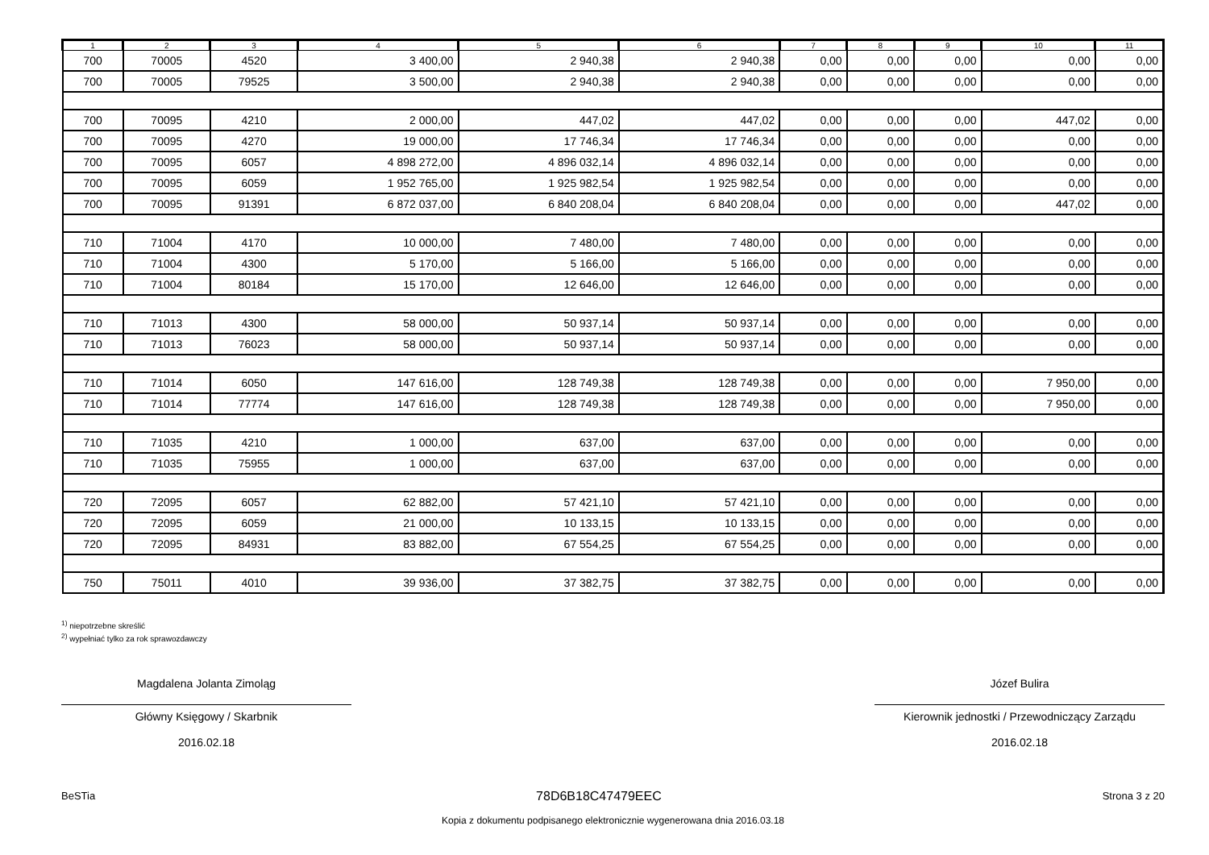| 1 | 2 | 3 | 4 | 5 | 6 | 7 | 8 | 9 | 10 | 11 |
| --- | --- | --- | --- | --- | --- | --- | --- | --- | --- | --- |
| 700 | 70005 | 4520 | 3 400,00 | 2 940,38 | 2 940,38 | 0,00 | 0,00 | 0,00 | 0,00 | 0,00 |
| 700 | 70005 | 79525 | 3 500,00 | 2 940,38 | 2 940,38 | 0,00 | 0,00 | 0,00 | 0,00 | 0,00 |
| 700 | 70095 | 4210 | 2 000,00 | 447,02 | 447,02 | 0,00 | 0,00 | 0,00 | 447,02 | 0,00 |
| 700 | 70095 | 4270 | 19 000,00 | 17 746,34 | 17 746,34 | 0,00 | 0,00 | 0,00 | 0,00 | 0,00 |
| 700 | 70095 | 6057 | 4 898 272,00 | 4 896 032,14 | 4 896 032,14 | 0,00 | 0,00 | 0,00 | 0,00 | 0,00 |
| 700 | 70095 | 6059 | 1 952 765,00 | 1 925 982,54 | 1 925 982,54 | 0,00 | 0,00 | 0,00 | 0,00 | 0,00 |
| 700 | 70095 | 91391 | 6 872 037,00 | 6 840 208,04 | 6 840 208,04 | 0,00 | 0,00 | 0,00 | 447,02 | 0,00 |
| 710 | 71004 | 4170 | 10 000,00 | 7 480,00 | 7 480,00 | 0,00 | 0,00 | 0,00 | 0,00 | 0,00 |
| 710 | 71004 | 4300 | 5 170,00 | 5 166,00 | 5 166,00 | 0,00 | 0,00 | 0,00 | 0,00 | 0,00 |
| 710 | 71004 | 80184 | 15 170,00 | 12 646,00 | 12 646,00 | 0,00 | 0,00 | 0,00 | 0,00 | 0,00 |
| 710 | 71013 | 4300 | 58 000,00 | 50 937,14 | 50 937,14 | 0,00 | 0,00 | 0,00 | 0,00 | 0,00 |
| 710 | 71013 | 76023 | 58 000,00 | 50 937,14 | 50 937,14 | 0,00 | 0,00 | 0,00 | 0,00 | 0,00 |
| 710 | 71014 | 6050 | 147 616,00 | 128 749,38 | 128 749,38 | 0,00 | 0,00 | 0,00 | 7 950,00 | 0,00 |
| 710 | 71014 | 77774 | 147 616,00 | 128 749,38 | 128 749,38 | 0,00 | 0,00 | 0,00 | 7 950,00 | 0,00 |
| 710 | 71035 | 4210 | 1 000,00 | 637,00 | 637,00 | 0,00 | 0,00 | 0,00 | 0,00 | 0,00 |
| 710 | 71035 | 75955 | 1 000,00 | 637,00 | 637,00 | 0,00 | 0,00 | 0,00 | 0,00 | 0,00 |
| 720 | 72095 | 6057 | 62 882,00 | 57 421,10 | 57 421,10 | 0,00 | 0,00 | 0,00 | 0,00 | 0,00 |
| 720 | 72095 | 6059 | 21 000,00 | 10 133,15 | 10 133,15 | 0,00 | 0,00 | 0,00 | 0,00 | 0,00 |
| 720 | 72095 | 84931 | 83 882,00 | 67 554,25 | 67 554,25 | 0,00 | 0,00 | 0,00 | 0,00 | 0,00 |
| 750 | 75011 | 4010 | 39 936,00 | 37 382,75 | 37 382,75 | 0,00 | 0,00 | 0,00 | 0,00 | 0,00 |
<sup>1)</sup> niepotrzebne skreślić
<sup>2)</sup> wypełniać tylko za rok sprawozdawczy
Magdalena Jolanta Zimoląg
Główny Księgowy / Skarbnik
2016.02.18
Józef Bulira
Kierownik jednostki / Przewodniczący Zarządu
2016.02.18
BeSTia 78D6B18C47479EEC Strona 3 z 20
Kopia z dokumentu podpisanego elektronicznie wygenerowana dnia 2016.03.18